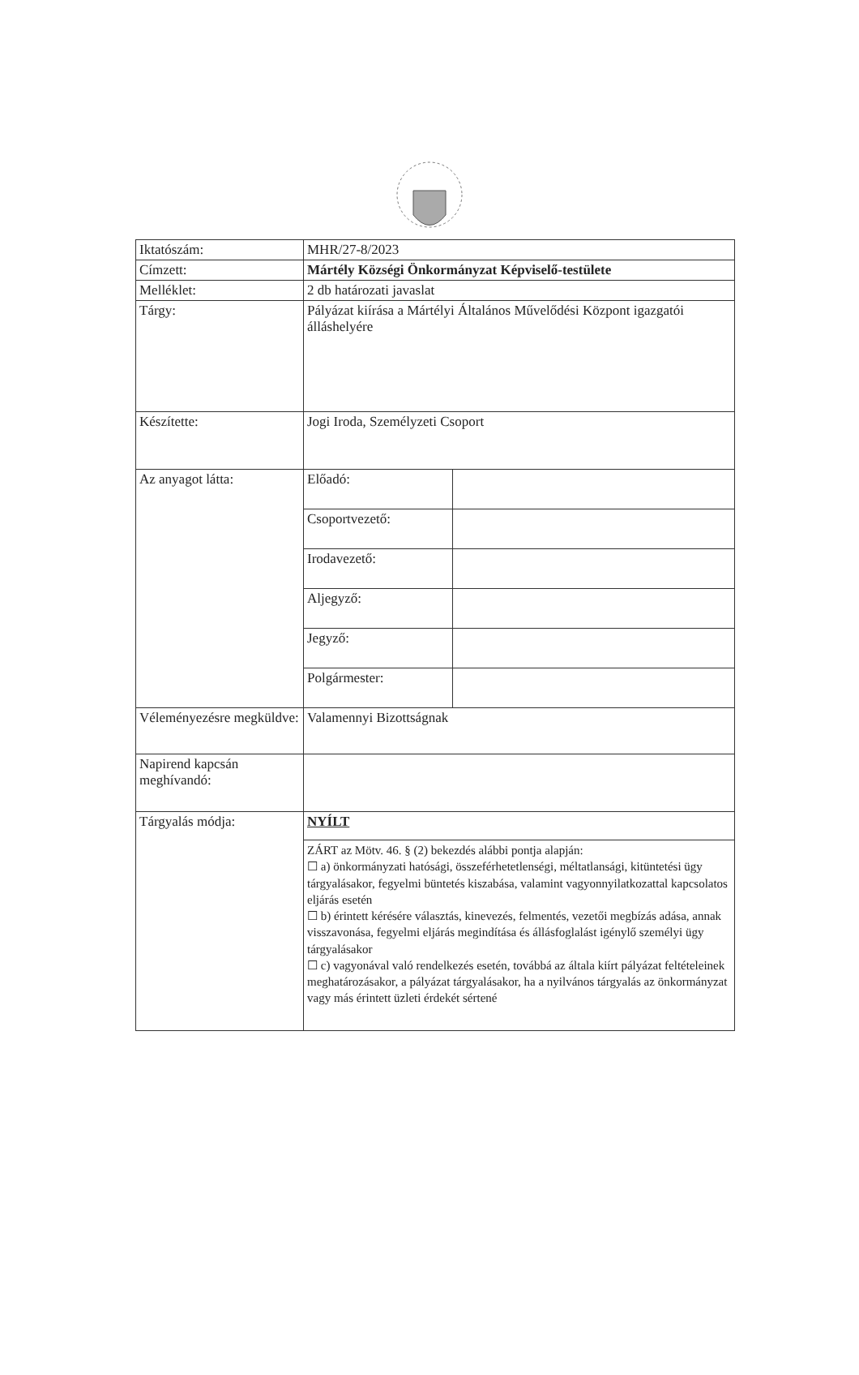| Iktatószám: | MHR/27-8/2023 | |
| Címzett: | Mártély Községi Önkormányzat Képviselő-testülete | |
| Melléklet: | 2 db határozati javaslat | |
| Tárgy: | Pályázat kiírása a Mártélyi Általános Művelődési Központ igazgatói álláshelyére | |
| Készítette: | Jogi Iroda, Személyzeti Csoport | |
| Az anyagot látta: | Előadó: | |
| | Csoportvezető: | |
| | Irodavezető: | |
| | Aljegyző: | |
| | Jegyző: | |
| | Polgármester: | |
| Véleményezésre megküldve: | Valamennyi Bizottságnak | |
| Napirend kapcsán meghívandó: | | |
| Tárgyalás módja: | NYÍLT | |
| | ZÁRT az Mötv. 46. § (2) bekezdés alábbi pontja alapján: ☐ a) önkormányzati hatósági, összeférhetetlenségi, méltatlansági, kitüntetési ügy tárgyalásakor, fegyelmi büntetés kiszabása, valamint vagyonnyilatkozattal kapcsolatos eljárás esetén ☐ b) érintett kérésére választás, kinevezés, felmentés, vezetői megbízás adása, annak visszavonása, fegyelmi eljárás megindítása és állásfoglalást igénylő személyi ügy tárgyalásakor ☐ c) vagyonával való rendelkezés esetén, továbbá az általa kiírt pályázat feltételeinek meghatározásakor, a pályázat tárgyalásakor, ha a nyilvános tárgyalás az önkormányzat vagy más érintett üzleti érdekét sértené | |